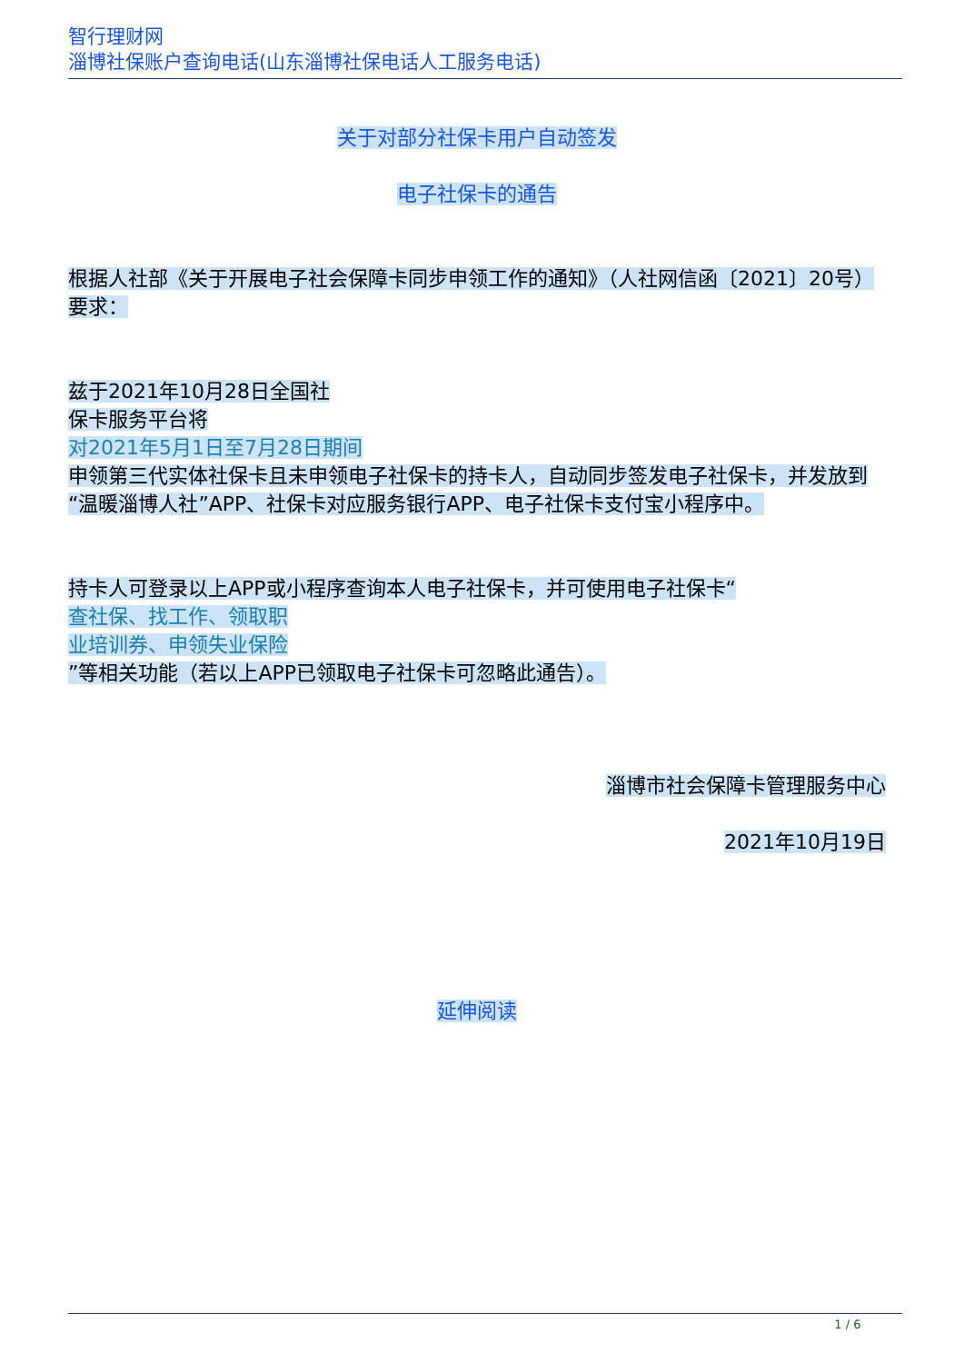智行理财网
淄博社保账户查询电话(山东淄博社保电话人工服务电话)
关于对部分社保卡用户自动签发
电子社保卡的通告
根据人社部《关于开展电子社会保障卡同步申领工作的通知》（人社网信函〔2021〕20号）要求：
兹于2021年10月28日全国社
保卡服务平台将
对2021年5月1日至7月28日期间
申领第三代实体社保卡且未申领电子社保卡的持卡人，自动同步签发电子社保卡，并发放到“温暖淄博人社”APP、社保卡对应服务银行APP、电子社保卡支付宝小程序中。
持卡人可登录以上APP或小程序查询本人电子社保卡，并可使用电子社保卡“
查社保、找工作、领取职
业培训券、申领失业保险
”等相关功能（若以上APP已领取电子社保卡可忽略此通告）。
淄博市社会保障卡管理服务中心
2021年10月19日
延伸阅读
1 / 6